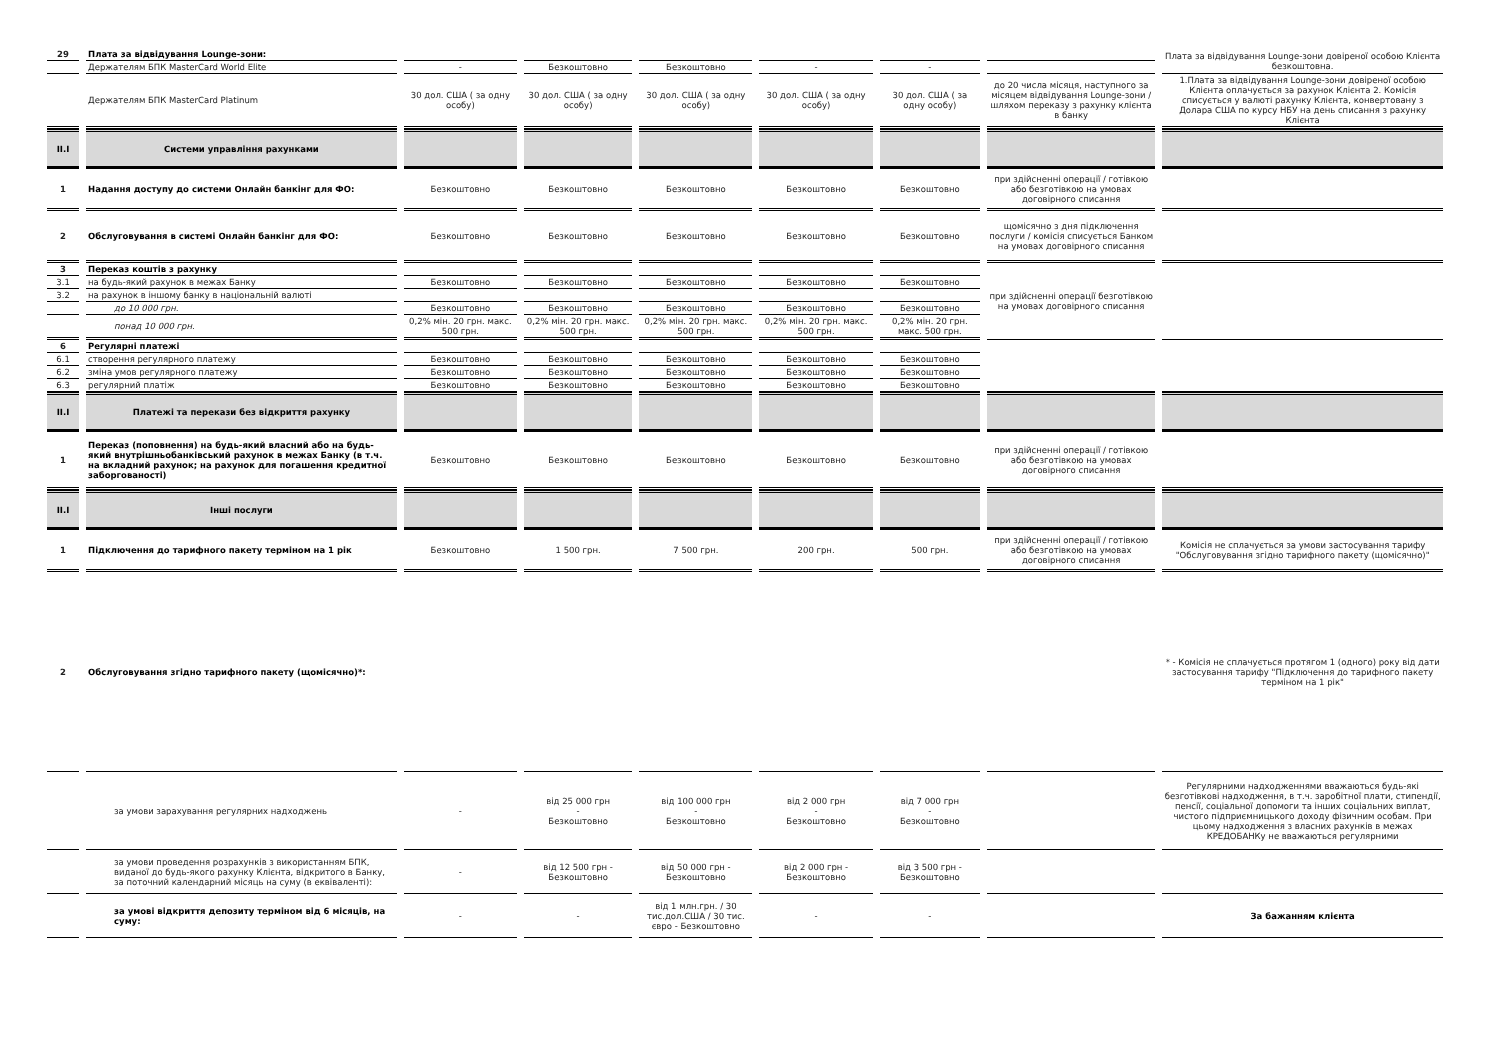| 29 | Плата за відвідування Lounge-зони: | | | | | | | Плата за відвідування Lounge-зони довіреної особою Клієнта безкоштовна. |
| | Держателям БПК MasterCard World Elite | - | Безкоштовно | Безкоштовно | - | - | | |
| | Держателям БПК MasterCard Platinum | 30 дол. США ( за одну особу) | 30 дол. США ( за одну особу) | 30 дол. США ( за одну особу) | 30 дол. США ( за одну особу) | 30 дол. США ( за одну особу) | до 20 числа місяця, наступного за місяцем відвідування Lounge-зони / шляхом переказу з рахунку клієнта в банку | 1.Плата за відвідування Lounge-зони довіреної особою Клієнта оплачується за рахунок Клієнта 2. Комісія списується у валюті рахунку Клієнта, конвертовану з Долара США по курсу НБУ на день списання з рахунку Клієнта |
| II.I | Системи управління рахунками | | | | | | | |
| 1 | Надання доступу до системи Онлайн банкінг для ФО: | Безкоштовно | Безкоштовно | Безкоштовно | Безкоштовно | Безкоштовно | при здійсненні операції / готівкою або безготівкою на умовах договірного списання | |
| 2 | Обслуговування в системі Онлайн банкінг для ФО: | Безкоштовно | Безкоштовно | Безкоштовно | Безкоштовно | Безкоштовно | щомісячно з дня підключення послуги / комісія списується Банком на умовах договірного списання | |
| 3 | Переказ коштів з рахунку | | | | | | при здійсненні операції безготівкою на умовах договірного списання | |
| 3.1 | на будь-який рахунок в межах Банку | Безкоштовно | Безкоштовно | Безкоштовно | Безкоштовно | Безкоштовно | | |
| 3.2 | на рахунок в іншому банку в національній валюті | | | | | | | |
| | до 10 000 грн. | Безкоштовно | Безкоштовно | Безкоштовно | Безкоштовно | Безкоштовно | | |
| | понад 10 000 грн. | 0,2% мін. 20 грн. макс. 500 грн. | 0,2% мін. 20 грн. макс. 500 грн. | 0,2% мін. 20 грн. макс. 500 грн. | 0,2% мін. 20 грн. макс. 500 грн. | 0,2% мін. 20 грн. макс. 500 грн. | | |
| 6 | Регулярні платежі | | | | | | | |
| 6.1 | створення регулярного платежу | Безкоштовно | Безкоштовно | Безкоштовно | Безкоштовно | Безкоштовно | | |
| 6.2 | зміна умов регулярного платежу | Безкоштовно | Безкоштовно | Безкоштовно | Безкоштовно | Безкоштовно | | |
| 6.3 | регулярний платіж | Безкоштовно | Безкоштовно | Безкоштовно | Безкоштовно | Безкоштовно | | |
| II.I | Платежі та перекази без відкриття рахунку | | | | | | | |
| 1 | Переказ (поповнення) на будь-який власний або на будь-який внутрішньобанківський рахунок в межах Банку (в т.ч. на вкладний рахунок; на рахунок для погашення кредитної заборгованості) | Безкоштовно | Безкоштовно | Безкоштовно | Безкоштовно | Безкоштовно | при здійсненні операції / готівкою або безготівкою на умовах договірного списання | |
| II.I | Інші послуги | | | | | | | |
| 1 | Підключення до тарифного пакету терміном на 1 рік | Безкоштовно | 1 500 грн. | 7 500 грн. | 200 грн. | 500 грн. | при здійсненні операції / готівкою або безготівкою на умовах договірного списання | Комісія не сплачується за умови застосування тарифу "Обслуговування згідно тарифного пакету (щомісячно)" |
| 2 | Обслуговування згідно тарифного пакету (щомісячно)*: | | | | | | | * - Комісія не сплачується протягом 1 (одного) року від дати застосування тарифу "Підключення до тарифного пакету терміном на 1 рік" |
| | за умови зарахування регулярних надходжень | - | від 25 000 грн - Безкоштовно | від 100 000 грн - Безкоштовно | від 2 000 грн - Безкоштовно | від 7 000 грн - Безкоштовно | | Регулярними надходженнями вважаються будь-які безготівкові надходження, в т.ч. заробітної плати, стипендії, пенсії, соціальної допомоги та інших соціальних виплат, чистого підприємницького доходу фізичним особам. При цьому надходження з власних рахунків в межах КРЕДОБАНКу не вважаються регулярними |
| | за умови проведення розрахунків з використанням БПК, виданої до будь-якого рахунку Клієнта, відкритого в Банку, за поточний календарний місяць на суму (в еквіваленті): | - | від 12 500 грн - Безкоштовно | від 50 000 грн - Безкоштовно | від 2 000 грн - Безкоштовно | від 3 500 грн - Безкоштовно | | |
| | за умові відкриття депозиту терміном від 6 місяців, на суму: | - | - | від 1 млн.грн. / 30 тис.дол.США / 30 тис. євро - Безкоштовно | - | - | | За бажанням клієнта |